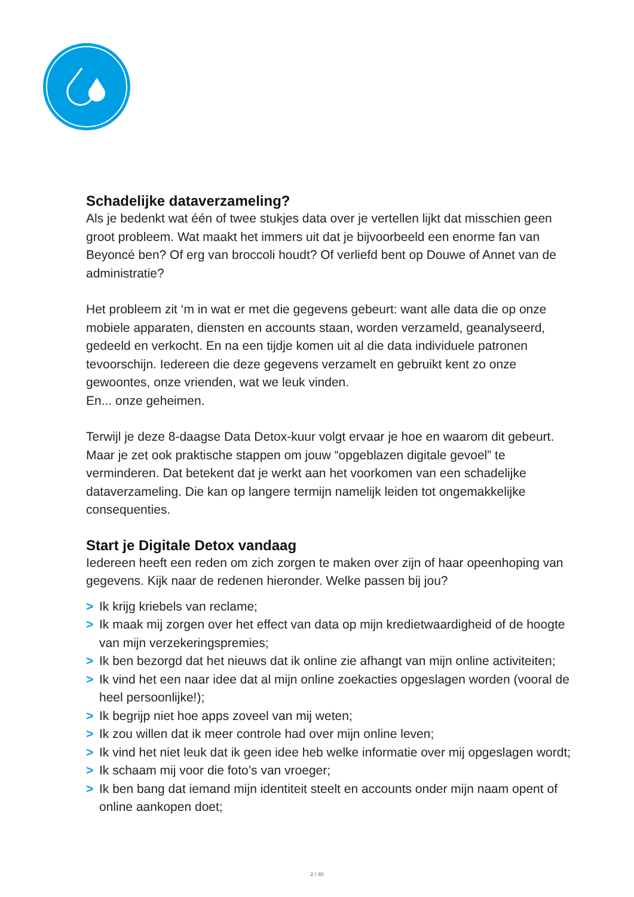Schadelijke dataverzameling?
Als je bedenkt wat één of twee stukjes data over je vertellen lijkt dat misschien geen groot probleem. Wat maakt het immers uit dat je bijvoorbeeld een enorme fan van Beyoncé ben? Of erg van broccoli houdt? Of verliefd bent op Douwe of Annet van de administratie?
Het probleem zit ‘m in wat er met die gegevens gebeurt: want alle data die op onze mobiele apparaten, diensten en accounts staan, worden verzameld, geanalyseerd, gedeeld en verkocht. En na een tijdje komen uit al die data individuele patronen tevoorschijn. Iedereen die deze gegevens verzamelt en gebruikt kent zo onze gewoontes, onze vrienden, wat we leuk vinden.
En... onze geheimen.
Terwijl je deze 8-daagse Data Detox-kuur volgt ervaar je hoe en waarom dit gebeurt. Maar je zet ook praktische stappen om jouw “opgeblazen digitale gevoel” te verminderen. Dat betekent dat je werkt aan het voorkomen van een schadelijke dataverzameling. Die kan op langere termijn namelijk leiden tot ongemakkelijke consequenties.
Start je Digitale Detox vandaag
Iedereen heeft een reden om zich zorgen te maken over zijn of haar opeenhoping van gegevens. Kijk naar de redenen hieronder. Welke passen bij jou?
> Ik krijg kriebels van reclame;
> Ik maak mij zorgen over het effect van data op mijn kredietwaardigheid of de hoogte van mijn verzekeringspremies;
> Ik ben bezorgd dat het nieuws dat ik online zie afhangt van mijn online activiteiten;
> Ik vind het een naar idee dat al mijn online zoekacties opgeslagen worden (vooral de heel persoonlijke!);
> Ik begrijp niet hoe apps zoveel van mij weten;
> Ik zou willen dat ik meer controle had over mijn online leven;
> Ik vind het niet leuk dat ik geen idee heb welke informatie over mij opgeslagen wordt;
> Ik schaam mij voor die foto’s van vroeger;
> Ik ben bang dat iemand mijn identiteit steelt en accounts onder mijn naam opent of online aankopen doet;
2 / 40